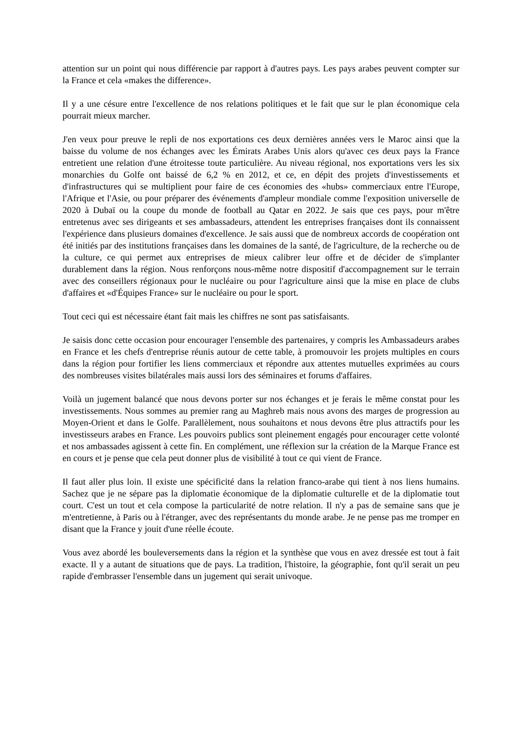attention sur un point qui nous différencie par rapport à d'autres pays. Les pays arabes peuvent compter sur la France et cela «makes the difference».
Il y a une césure entre l'excellence de nos relations politiques et le fait que sur le plan économique cela pourrait mieux marcher.
J'en veux pour preuve le repli de nos exportations ces deux dernières années vers le Maroc ainsi que la baisse du volume de nos échanges avec les Émirats Arabes Unis alors qu'avec ces deux pays la France entretient une relation d'une étroitesse toute particulière. Au niveau régional, nos exportations vers les six monarchies du Golfe ont baissé de 6,2 % en 2012, et ce, en dépit des projets d'investissements et d'infrastructures qui se multiplient pour faire de ces économies des «hubs» commerciaux entre l'Europe, l'Afrique et l'Asie, ou pour préparer des événements d'ampleur mondiale comme l'exposition universelle de 2020 à Dubaï ou la coupe du monde de football au Qatar en 2022. Je sais que ces pays, pour m'être entretenus avec ses dirigeants et ses ambassadeurs, attendent les entreprises françaises dont ils connaissent l'expérience dans plusieurs domaines d'excellence. Je sais aussi que de nombreux accords de coopération ont été initiés par des institutions françaises dans les domaines de la santé, de l'agriculture, de la recherche ou de la culture, ce qui permet aux entreprises de mieux calibrer leur offre et de décider de s'implanter durablement dans la région. Nous renforçons nous-même notre dispositif d'accompagnement sur le terrain avec des conseillers régionaux pour le nucléaire ou pour l'agriculture ainsi que la mise en place de clubs d'affaires et «d'Équipes France» sur le nucléaire ou pour le sport.
Tout ceci qui est nécessaire étant fait mais les chiffres ne sont pas satisfaisants.
Je saisis donc cette occasion pour encourager l'ensemble des partenaires, y compris les Ambassadeurs arabes en France et les chefs d'entreprise réunis autour de cette table, à promouvoir les projets multiples en cours dans la région pour fortifier les liens commerciaux et répondre aux attentes mutuelles exprimées au cours des nombreuses visites bilatérales mais aussi lors des séminaires et forums d'affaires.
Voilà un jugement balancé que nous devons porter sur nos échanges et je ferais le même constat pour les investissements. Nous sommes au premier rang au Maghreb mais nous avons des marges de progression au Moyen-Orient et dans le Golfe. Parallèlement, nous souhaitons et nous devons être plus attractifs pour les investisseurs arabes en France. Les pouvoirs publics sont pleinement engagés pour encourager cette volonté et nos ambassades agissent à cette fin. En complément, une réflexion sur la création de la Marque France est en cours et je pense que cela peut donner plus de visibilité à tout ce qui vient de France.
Il faut aller plus loin. Il existe une spécificité dans la relation franco-arabe qui tient à nos liens humains. Sachez que je ne sépare pas la diplomatie économique de la diplomatie culturelle et de la diplomatie tout court. C'est un tout et cela compose la particularité de notre relation. Il n'y a pas de semaine sans que je m'entretienne, à Paris ou à l'étranger, avec des représentants du monde arabe. Je ne pense pas me tromper en disant que la France y jouit d'une réelle écoute.
Vous avez abordé les bouleversements dans la région et la synthèse que vous en avez dressée est tout à fait exacte. Il y a autant de situations que de pays. La tradition, l'histoire, la géographie, font qu'il serait un peu rapide d'embrasser l'ensemble dans un jugement qui serait univoque.